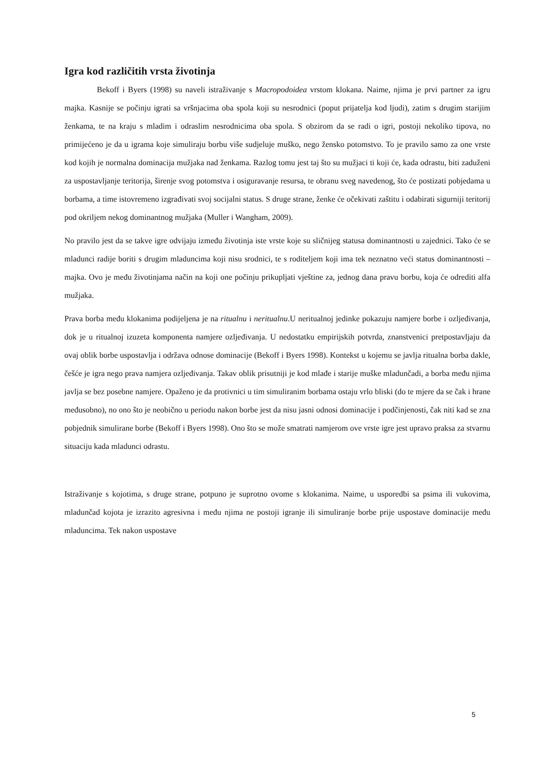Igra kod različitih vrsta životinja
Bekoff i Byers (1998) su naveli istraživanje s Macropodoidea vrstom klokana. Naime, njima je prvi partner za igru majka. Kasnije se počinju igrati sa vršnjacima oba spola koji su nesrodnici (poput prijatelja kod ljudi), zatim s drugim starijim ženkama, te na kraju s mladim i odraslim nesrodnicima oba spola. S obzirom da se radi o igri, postoji nekoliko tipova, no primijećeno je da u igrama koje simuliraju borbu više sudjeluje muško, nego žensko potomstvo. To je pravilo samo za one vrste kod kojih je normalna dominacija mužjaka nad ženkama. Razlog tomu jest taj što su mužjaci ti koji će, kada odrastu, biti zaduženi za uspostavljanje teritorija, širenje svog potomstva i osiguravanje resursa, te obranu sveg navedenog, što će postizati pobjedama u borbama, a time istovremeno izgrađivati svoj socijalni status. S druge strane, ženke će očekivati zaštitu i odabirati sigurniji teritorij pod okriljem nekog dominantnog mužjaka (Muller i Wangham, 2009).
No pravilo jest da se takve igre odvijaju između životinja iste vrste koje su sličnijeg statusa dominantnosti u zajednici. Tako će se mladunci radije boriti s drugim mladuncima koji nisu srodnici, te s roditeljem koji ima tek neznatno veći status dominantnosti – majka. Ovo je među životinjama način na koji one počinju prikupljati vještine za, jednog dana pravu borbu, koja će odrediti alfa mužjaka.
Prava borba među klokanima podijeljena je na ritualnu i neritualnu.U neritualnoj jedinke pokazuju namjere borbe i ozljeđivanja, dok je u ritualnoj izuzeta komponenta namjere ozljeđivanja. U nedostatku empirijskih potvrda, znanstvenici pretpostavljaju da ovaj oblik borbe uspostavlja i održava odnose dominacije (Bekoff i Byers 1998). Kontekst u kojemu se javlja ritualna borba dakle, češće je igra nego prava namjera ozljeđivanja. Takav oblik prisutniji je kod mlađe i starije muške mladunčadi, a borba među njima javlja se bez posebne namjere. Opaženo je da protivnici u tim simuliranim borbama ostaju vrlo bliski (do te mjere da se čak i hrane međusobno), no ono što je neobično u periodu nakon borbe jest da nisu jasni odnosi dominacije i podčinjenosti, čak niti kad se zna pobjednik simulirane borbe (Bekoff i Byers 1998). Ono što se može smatrati namjerom ove vrste igre jest upravo praksa za stvarnu situaciju kada mladunci odrastu.
Istraživanje s kojotima, s druge strane, potpuno je suprotno ovome s klokanima. Naime, u usporedbi sa psima ili vukovima, mladunčad kojota je izrazito agresivna i među njima ne postoji igranje ili simuliranje borbe prije uspostave dominacije među mladuncima. Tek nakon uspostave
5